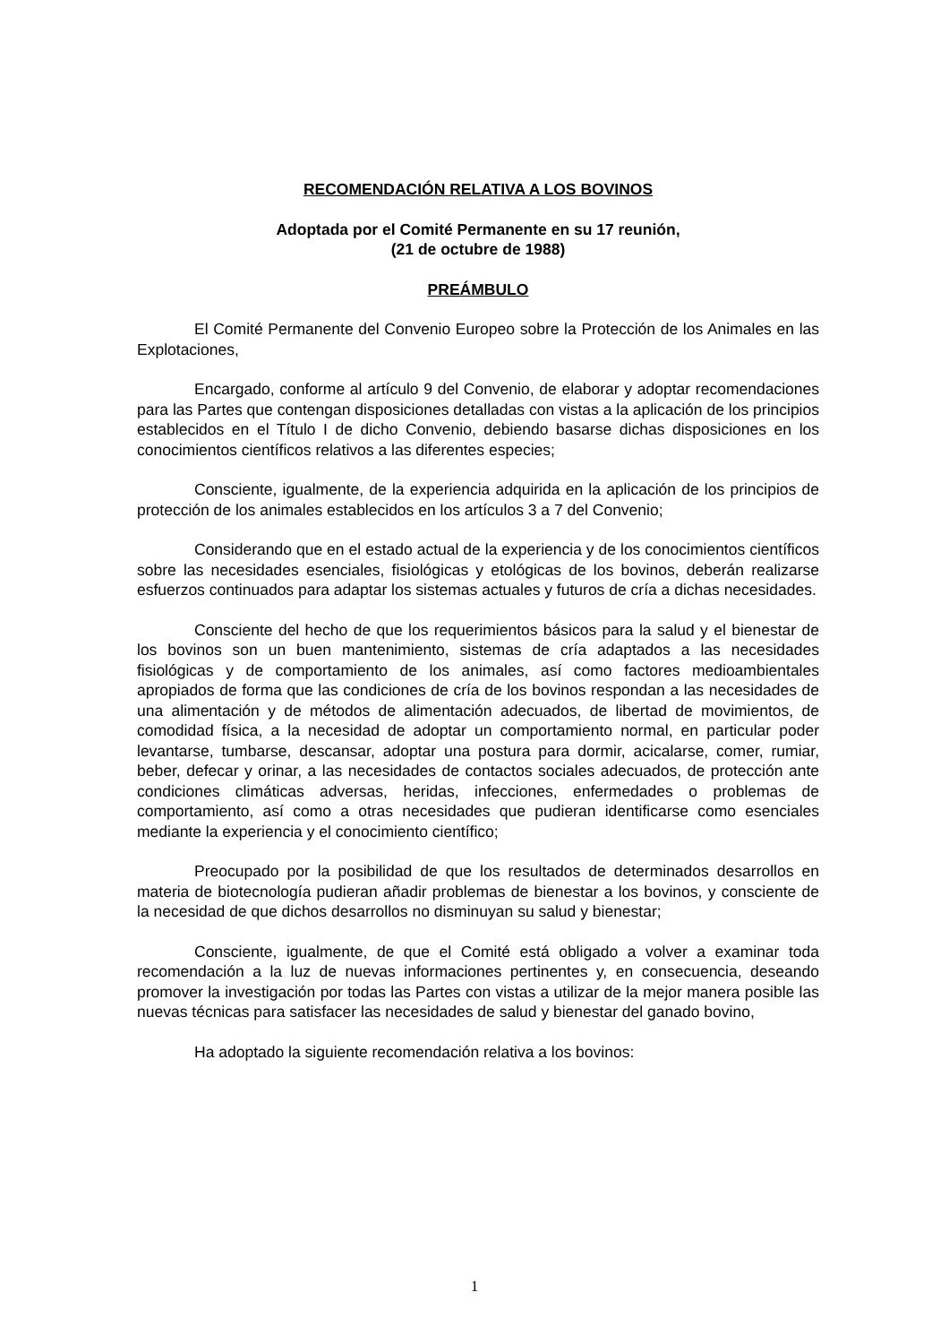RECOMENDACIÓN RELATIVA A LOS BOVINOS
Adoptada por el Comité Permanente en su 17 reunión,
(21 de octubre de 1988)
PREÁMBULO
El Comité Permanente del Convenio Europeo sobre la Protección de los Animales en las Explotaciones,
Encargado, conforme al artículo 9 del Convenio, de elaborar y adoptar recomendaciones para las Partes que contengan disposiciones detalladas con vistas a la aplicación de los principios establecidos en el Título I de dicho Convenio, debiendo basarse dichas disposiciones en los conocimientos científicos relativos a las diferentes especies;
Consciente, igualmente, de la experiencia adquirida en la aplicación de los principios de protección de los animales establecidos en los artículos 3 a 7 del Convenio;
Considerando que en el estado actual de la experiencia y de los conocimientos científicos sobre las necesidades esenciales, fisiológicas y etológicas de los bovinos, deberán realizarse esfuerzos continuados para adaptar los sistemas actuales y futuros de cría a dichas necesidades.
Consciente del hecho de que los requerimientos básicos para la salud y el bienestar de los bovinos son un buen mantenimiento, sistemas de cría adaptados a las necesidades fisiológicas y de comportamiento de los animales, así como factores medioambientales apropiados de forma que las condiciones de cría de los bovinos respondan a las necesidades de una alimentación y de métodos de alimentación adecuados, de libertad de movimientos, de comodidad física, a la necesidad de adoptar un comportamiento normal, en particular poder levantarse, tumbarse, descansar, adoptar una postura para dormir, acicalarse, comer, rumiar, beber, defecar y orinar, a las necesidades de contactos sociales adecuados, de protección ante condiciones climáticas adversas, heridas, infecciones, enfermedades o problemas de comportamiento, así como a otras necesidades que pudieran identificarse como esenciales mediante la experiencia y el conocimiento científico;
Preocupado por la posibilidad de que los resultados de determinados desarrollos en materia de biotecnología pudieran añadir problemas de bienestar a los bovinos, y consciente de la necesidad de que dichos desarrollos no disminuyan su salud y bienestar;
Consciente, igualmente, de que el Comité está obligado a volver a examinar toda recomendación a la luz de nuevas informaciones pertinentes y, en consecuencia, deseando promover la investigación por todas las Partes con vistas a utilizar de la mejor manera posible las nuevas técnicas para satisfacer las necesidades de salud y bienestar del ganado bovino,
Ha adoptado la siguiente recomendación relativa a los bovinos:
1